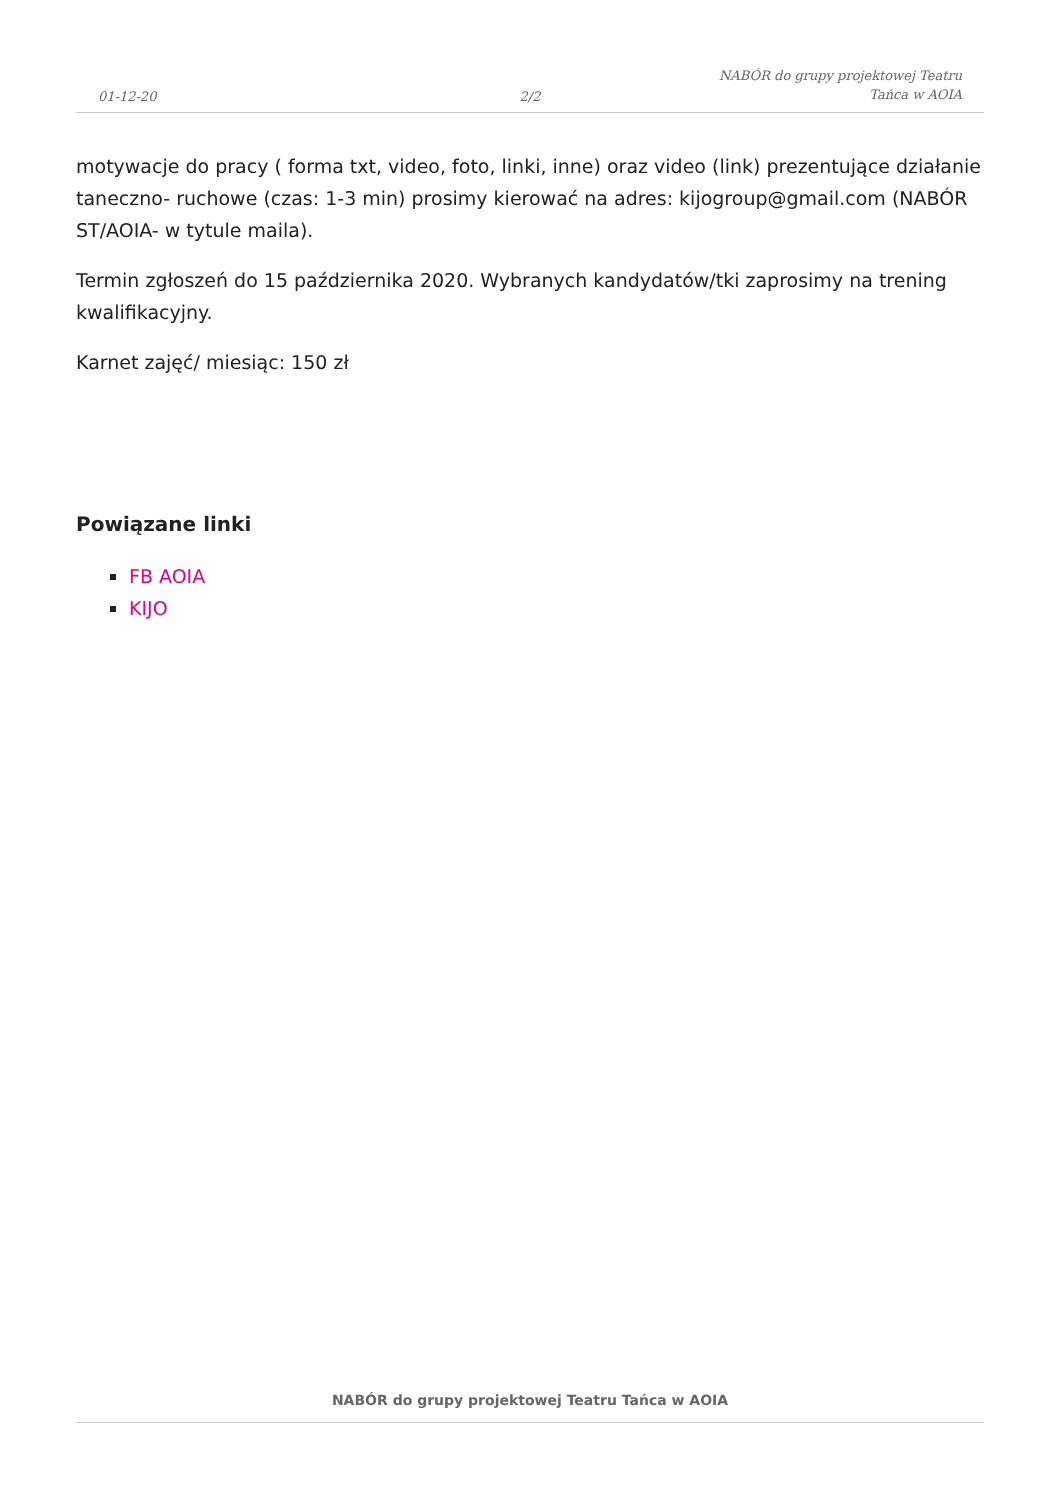01-12-20
2/2
NABÓR do grupy projektowej Teatru Tańca w AOIA
motywacje do pracy ( forma txt, video, foto, linki, inne) oraz video (link) prezentujące działanie taneczno- ruchowe (czas: 1-3 min) prosimy kierować na adres: kijogroup@gmail.com (NABÓR ST/AOIA- w tytule maila).
Termin zgłoszeń do 15 października 2020. Wybranych kandydatów/tki zaprosimy na trening kwalifikacyjny.
Karnet zajęć/ miesiąc: 150 zł
Powiązane linki
FB AOIA
KIJO
NABÓR do grupy projektowej Teatru Tańca w AOIA